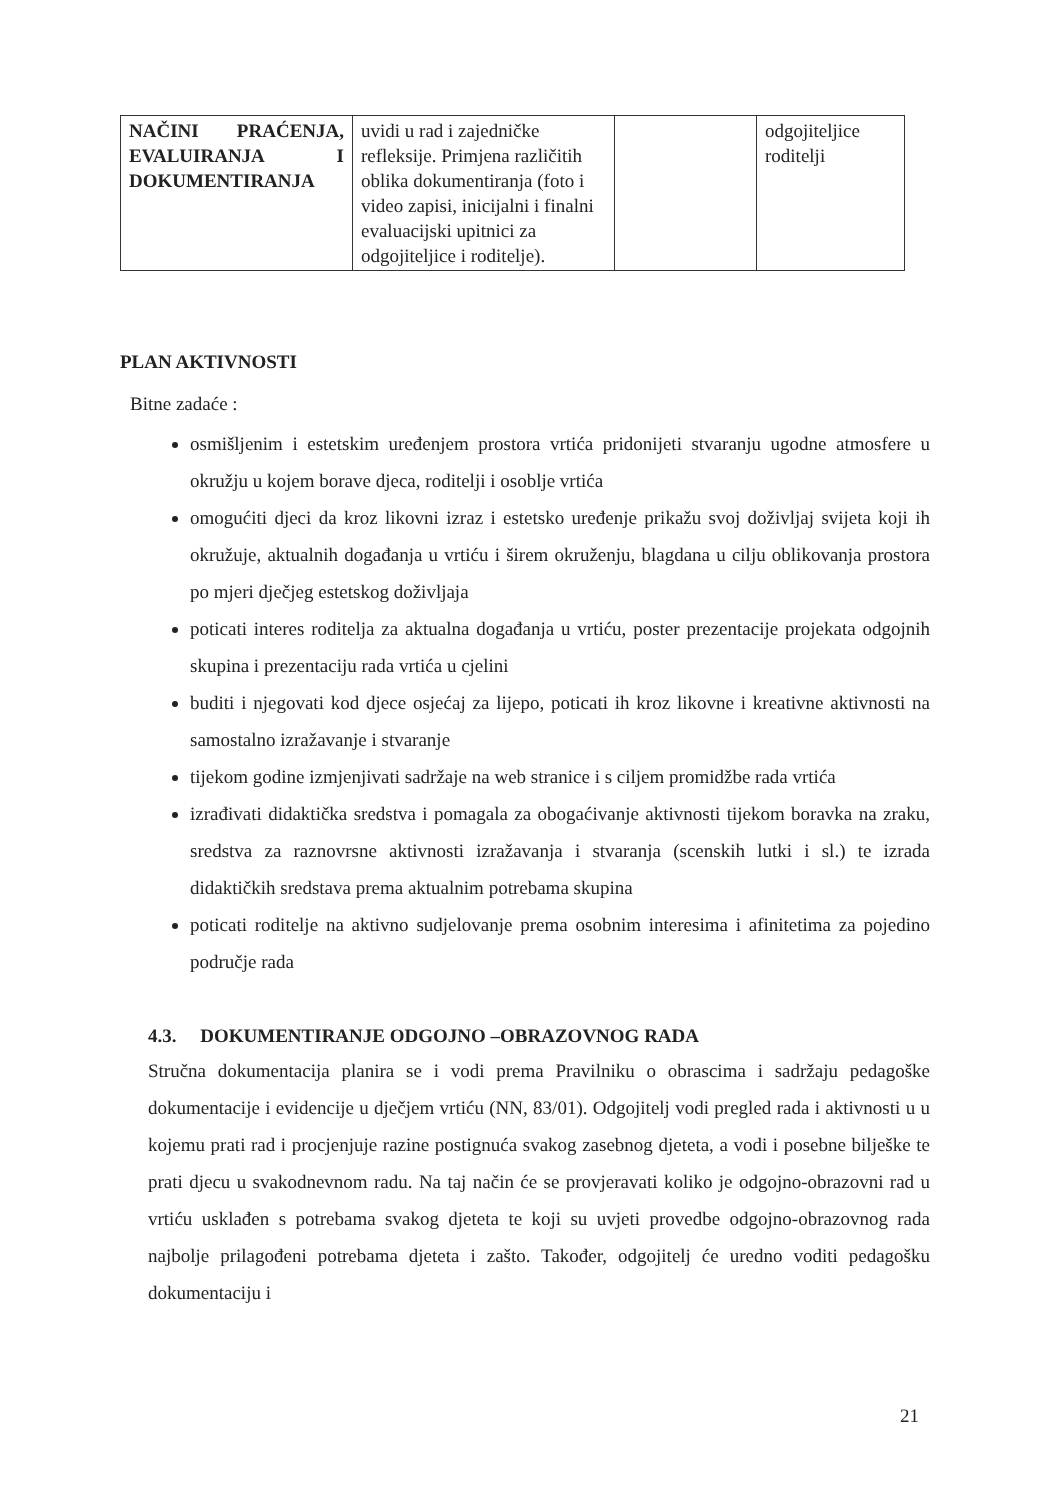| NAČINI PRAĆENJA, EVALUIRANJA I DOKUMENTIRANJA | uvidi u rad i zajedničke refleksije. Primjena različitih oblika dokumentiranja (foto i video zapisi, inicijalni i finalni evaluacijski upitnici za odgojiteljice i roditelje). | | odgojiteljice roditelji |
PLAN AKTIVNOSTI
Bitne zadaće :
osmišljenim i estetskim uređenjem prostora vrtića pridonijeti stvaranju ugodne atmosfere u okružju u kojem borave djeca, roditelji i osoblje vrtića
omogućiti djeci da kroz likovni izraz i estetsko uređenje prikažu svoj doživljaj svijeta koji ih okružuje, aktualnih događanja u vrtiću i širem okruženju, blagdana u cilju oblikovanja prostora po mjeri dječjeg estetskog doživljaja
poticati interes roditelja za aktualna događanja u vrtiću, poster prezentacije projekata odgojnih skupina i prezentaciju rada vrtića u cjelini
buditi i njegovati kod djece osjećaj za lijepo, poticati ih kroz likovne i kreativne aktivnosti na samostalno izražavanje i stvaranje
tijekom godine izmjenjivati sadržaje na web stranice i s ciljem promidžbe rada vrtića
izrađivati didaktička sredstva i pomagala za obogaćivanje aktivnosti tijekom boravka na zraku, sredstva za raznovrsne aktivnosti izražavanja i stvaranja (scenskih lutki i sl.) te izrada didaktičkih sredstava prema aktualnim potrebama skupina
poticati roditelje na aktivno sudjelovanje prema osobnim interesima i afinitetima za pojedino područje rada
4.3. DOKUMENTIRANJE ODGOJNO –OBRAZOVNOG RADA
Stručna dokumentacija planira se i vodi prema Pravilniku o obrascima i sadržaju pedagoške dokumentacije i evidencije u dječjem vrtiću (NN, 83/01). Odgojitelj vodi pregled rada i aktivnosti u u kojemu prati rad i procjenjuje razine postignuća svakog zasebnog djeteta, a vodi i posebne bilješke te prati djecu u svakodnevnom radu. Na taj način će se provjeravati koliko je odgojno-obrazovni rad u vrtiću usklađen s potrebama svakog djeteta te koji su uvjeti provedbe odgojno-obrazovnog rada najbolje prilagođeni potrebama djeteta i zašto. Također, odgojitelj će uredno voditi pedagošku dokumentaciju i
21